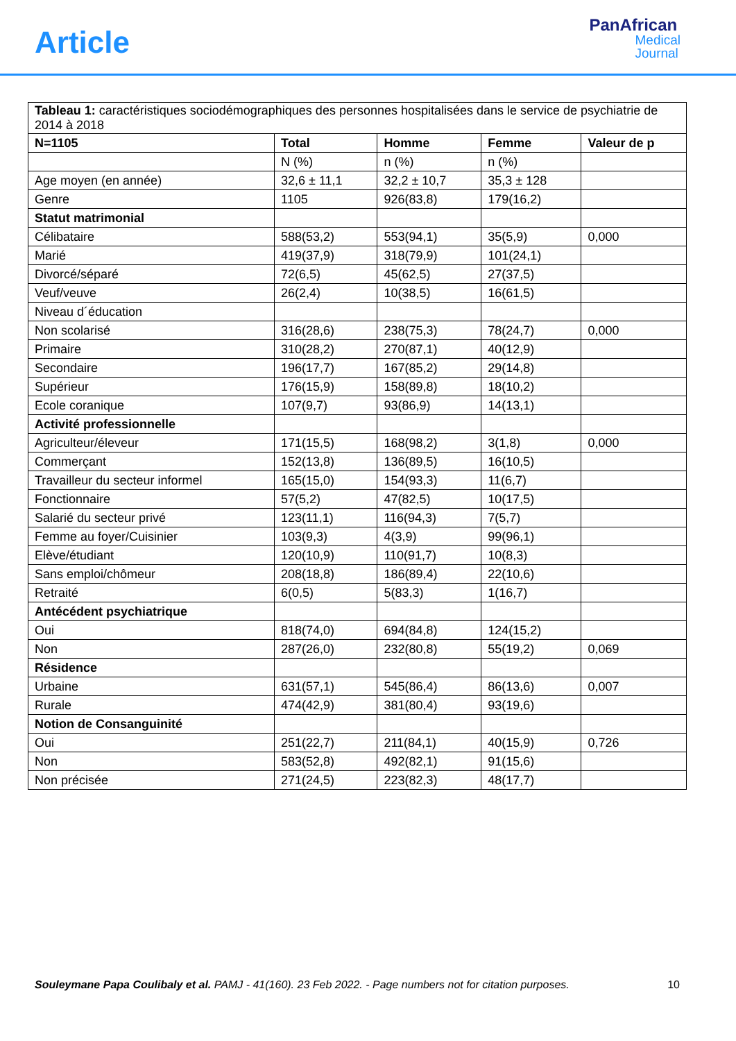Article
PanAfrican
Medical
Journal
| Tableau 1: caractéristiques sociodémographiques des personnes hospitalisées dans le service de psychiatrie de 2014 à 2018 | | | | |
| N=1105 | Total | Homme | Femme | Valeur de p |
| | N (%) | n (%) | n (%) | |
| Age moyen (en année) | 32,6 ± 11,1 | 32,2 ± 10,7 | 35,3 ± 128 | |
| Genre | 1105 | 926(83,8) | 179(16,2) | |
| Statut matrimonial | | | | |
| Célibataire | 588(53,2) | 553(94,1) | 35(5,9) | 0,000 |
| Marié | 419(37,9) | 318(79,9) | 101(24,1) | |
| Divorcé/séparé | 72(6,5) | 45(62,5) | 27(37,5) | |
| Veuf/veuve | 26(2,4) | 10(38,5) | 16(61,5) | |
| Niveau d´éducation | | | | |
| Non scolarisé | 316(28,6) | 238(75,3) | 78(24,7) | 0,000 |
| Primaire | 310(28,2) | 270(87,1) | 40(12,9) | |
| Secondaire | 196(17,7) | 167(85,2) | 29(14,8) | |
| Supérieur | 176(15,9) | 158(89,8) | 18(10,2) | |
| Ecole coranique | 107(9,7) | 93(86,9) | 14(13,1) | |
| Activité professionnelle | | | | |
| Agriculteur/éleveur | 171(15,5) | 168(98,2) | 3(1,8) | 0,000 |
| Commerçant | 152(13,8) | 136(89,5) | 16(10,5) | |
| Travailleur du secteur informel | 165(15,0) | 154(93,3) | 11(6,7) | |
| Fonctionnaire | 57(5,2) | 47(82,5) | 10(17,5) | |
| Salarié du secteur privé | 123(11,1) | 116(94,3) | 7(5,7) | |
| Femme au foyer/Cuisinier | 103(9,3) | 4(3,9) | 99(96,1) | |
| Elève/étudiant | 120(10,9) | 110(91,7) | 10(8,3) | |
| Sans emploi/chômeur | 208(18,8) | 186(89,4) | 22(10,6) | |
| Retraité | 6(0,5) | 5(83,3) | 1(16,7) | |
| Antécédent psychiatrique | | | | |
| Oui | 818(74,0) | 694(84,8) | 124(15,2) | |
| Non | 287(26,0) | 232(80,8) | 55(19,2) | 0,069 |
| Résidence | | | | |
| Urbaine | 631(57,1) | 545(86,4) | 86(13,6) | 0,007 |
| Rurale | 474(42,9) | 381(80,4) | 93(19,6) | |
| Notion de Consanguinité | | | | |
| Oui | 251(22,7) | 211(84,1) | 40(15,9) | 0,726 |
| Non | 583(52,8) | 492(82,1) | 91(15,6) | |
| Non précisée | 271(24,5) | 223(82,3) | 48(17,7) | |
Souleymane Papa Coulibaly et al. PAMJ - 41(160). 23 Feb 2022. - Page numbers not for citation purposes. 10